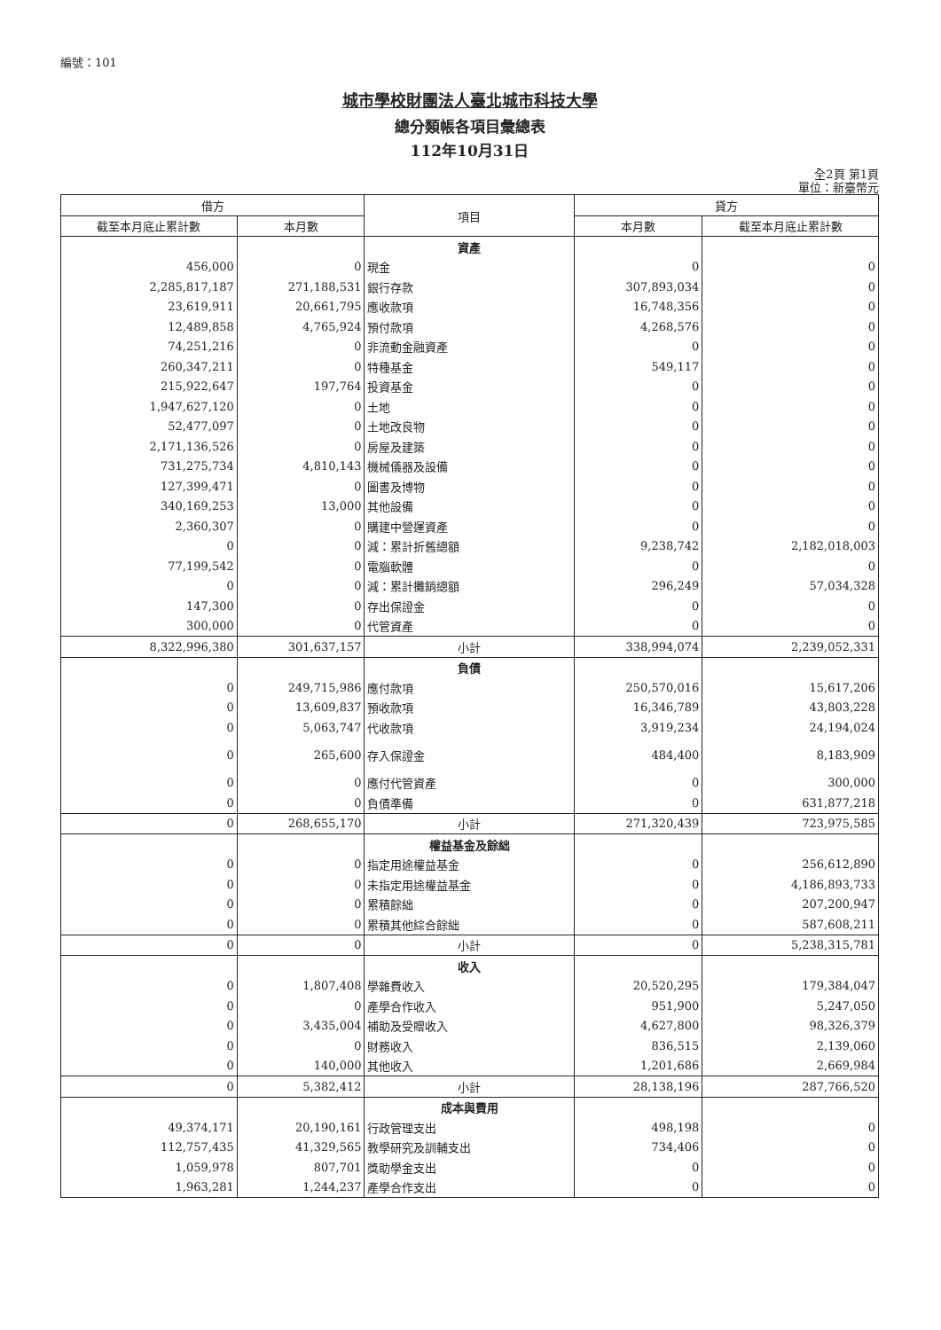編號：101
城市學校財團法人臺北城市科技大學
總分類帳各項目彙總表
112年10月31日
全2頁 第1頁
單位：新臺幣元
| 借方 | | 項目 | 貸方 | |
| --- | --- | --- | --- | --- |
| 截至本月底止累計數 | 本月數 | | 本月數 | 截至本月底止累計數 |
| | | 資產 | | |
| 456,000 | 0 | 現金 | 0 | 0 |
| 2,285,817,187 | 271,188,531 | 銀行存款 | 307,893,034 | 0 |
| 23,619,911 | 20,661,795 | 應收款項 | 16,748,356 | 0 |
| 12,489,858 | 4,765,924 | 預付款項 | 4,268,576 | 0 |
| 74,251,216 | 0 | 非流動金融資產 | 0 | 0 |
| 260,347,211 | 0 | 特種基金 | 549,117 | 0 |
| 215,922,647 | 197,764 | 投資基金 | 0 | 0 |
| 1,947,627,120 | 0 | 土地 | 0 | 0 |
| 52,477,097 | 0 | 土地改良物 | 0 | 0 |
| 2,171,136,526 | 0 | 房屋及建築 | 0 | 0 |
| 731,275,734 | 4,810,143 | 機械儀器及設備 | 0 | 0 |
| 127,399,471 | 0 | 圖書及博物 | 0 | 0 |
| 340,169,253 | 13,000 | 其他設備 | 0 | 0 |
| 2,360,307 | 0 | 購建中營運資產 | 0 | 0 |
| 0 | 0 | 減：累計折舊總額 | 9,238,742 | 2,182,018,003 |
| 77,199,542 | 0 | 電腦軟體 | 0 | 0 |
| 0 | 0 | 減：累計攤銷總額 | 296,249 | 57,034,328 |
| 147,300 | 0 | 存出保證金 | 0 | 0 |
| 300,000 | 0 | 代管資產 | 0 | 0 |
| 8,322,996,380 | 301,637,157 | 小計 | 338,994,074 | 2,239,052,331 |
| | | 負債 | | |
| 0 | 249,715,986 | 應付款項 | 250,570,016 | 15,617,206 |
| 0 | 13,609,837 | 預收款項 | 16,346,789 | 43,803,228 |
| 0 | 5,063,747 | 代收款項 | 3,919,234 | 24,194,024 |
| 0 | 265,600 | 存入保證金 | 484,400 | 8,183,909 |
| 0 | 0 | 應付代管資產 | 0 | 300,000 |
| 0 | 0 | 負債準備 | 0 | 631,877,218 |
| 0 | 268,655,170 | 小計 | 271,320,439 | 723,975,585 |
| | | 權益基金及餘絀 | | |
| 0 | 0 | 指定用途權益基金 | 0 | 256,612,890 |
| 0 | 0 | 未指定用途權益基金 | 0 | 4,186,893,733 |
| 0 | 0 | 累積餘絀 | 0 | 207,200,947 |
| 0 | 0 | 累積其他綜合餘絀 | 0 | 587,608,211 |
| 0 | 0 | 小計 | 0 | 5,238,315,781 |
| | | 收入 | | |
| 0 | 1,807,408 | 學雜費收入 | 20,520,295 | 179,384,047 |
| 0 | 0 | 產學合作收入 | 951,900 | 5,247,050 |
| 0 | 3,435,004 | 補助及受贈收入 | 4,627,800 | 98,326,379 |
| 0 | 0 | 財務收入 | 836,515 | 2,139,060 |
| 0 | 140,000 | 其他收入 | 1,201,686 | 2,669,984 |
| 0 | 5,382,412 | 小計 | 28,138,196 | 287,766,520 |
| | | 成本與費用 | | |
| 49,374,171 | 20,190,161 | 行政管理支出 | 498,198 | 0 |
| 112,757,435 | 41,329,565 | 教學研究及訓輔支出 | 734,406 | 0 |
| 1,059,978 | 807,701 | 獎助學金支出 | 0 | 0 |
| 1,963,281 | 1,244,237 | 產學合作支出 | 0 | 0 |